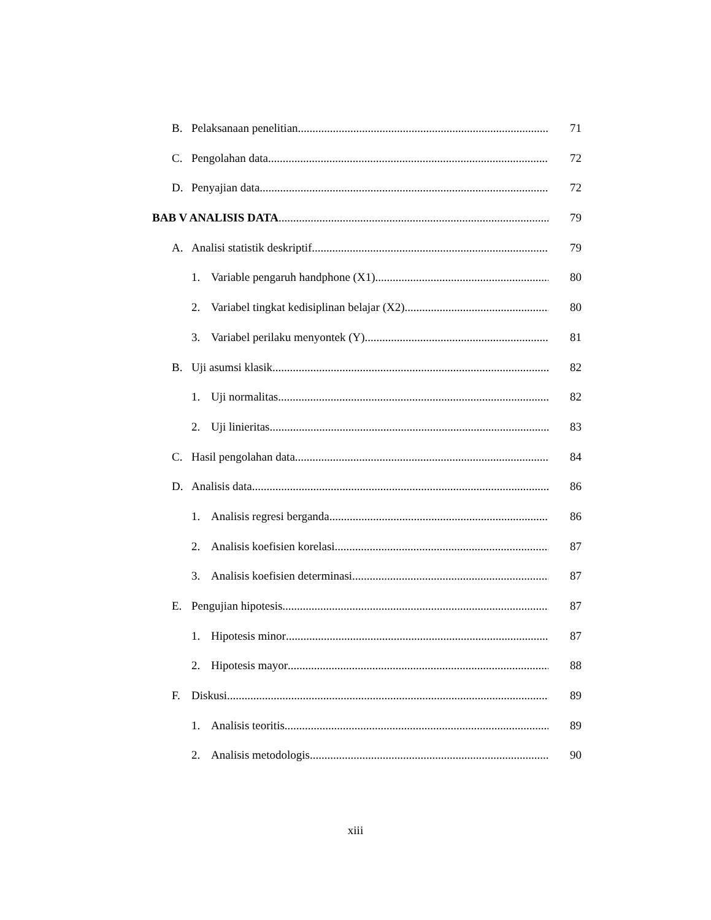B. Pelaksanaan penelitian 71
C. Pengolahan data 72
D. Penyajian data 72
BAB V ANALISIS DATA 79
A. Analisi statistik deskriptif 79
1. Variable pengaruh handphone (X1) 80
2. Variabel tingkat kedisiplinan belajar (X2) 80
3. Variabel perilaku menyontek (Y) 81
B. Uji asumsi klasik 82
1. Uji normalitas 82
2. Uji linieritas 83
C. Hasil pengolahan data 84
D. Analisis data 86
1. Analisis regresi berganda 86
2. Analisis koefisien korelasi 87
3. Analisis koefisien determinasi 87
E. Pengujian hipotesis 87
1. Hipotesis minor 87
2. Hipotesis mayor 88
F. Diskusi 89
1. Analisis teoritis 89
2. Analisis metodologis 90
xiii